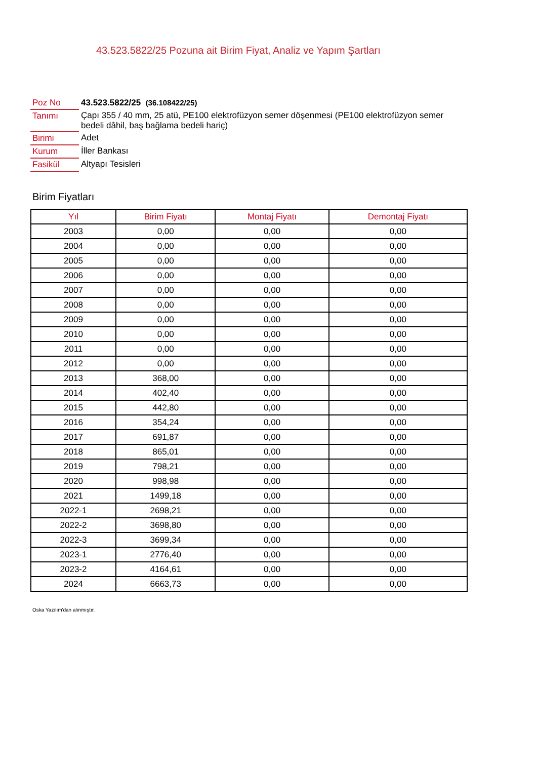43.523.5822/25 Pozuna ait Birim Fiyat, Analiz ve Yapım Şartları
| Poz No | 43.523.5822/25 (36.108422/25) |
| Tanımı | Çapı 355 / 40 mm, 25 atü, PE100 elektrofüzyon semer döşenmesi (PE100 elektrofüzyon semer bedeli dâhil, baş bağlama bedeli hariç) |
| Birimi | Adet |
| Kurum | İller Bankası |
| Fasikül | Altyapı Tesisleri |
Birim Fiyatları
| Yıl | Birim Fiyatı | Montaj Fiyatı | Demontaj Fiyatı |
| --- | --- | --- | --- |
| 2003 | 0,00 | 0,00 | 0,00 |
| 2004 | 0,00 | 0,00 | 0,00 |
| 2005 | 0,00 | 0,00 | 0,00 |
| 2006 | 0,00 | 0,00 | 0,00 |
| 2007 | 0,00 | 0,00 | 0,00 |
| 2008 | 0,00 | 0,00 | 0,00 |
| 2009 | 0,00 | 0,00 | 0,00 |
| 2010 | 0,00 | 0,00 | 0,00 |
| 2011 | 0,00 | 0,00 | 0,00 |
| 2012 | 0,00 | 0,00 | 0,00 |
| 2013 | 368,00 | 0,00 | 0,00 |
| 2014 | 402,40 | 0,00 | 0,00 |
| 2015 | 442,80 | 0,00 | 0,00 |
| 2016 | 354,24 | 0,00 | 0,00 |
| 2017 | 691,87 | 0,00 | 0,00 |
| 2018 | 865,01 | 0,00 | 0,00 |
| 2019 | 798,21 | 0,00 | 0,00 |
| 2020 | 998,98 | 0,00 | 0,00 |
| 2021 | 1499,18 | 0,00 | 0,00 |
| 2022-1 | 2698,21 | 0,00 | 0,00 |
| 2022-2 | 3698,80 | 0,00 | 0,00 |
| 2022-3 | 3699,34 | 0,00 | 0,00 |
| 2023-1 | 2776,40 | 0,00 | 0,00 |
| 2023-2 | 4164,61 | 0,00 | 0,00 |
| 2024 | 6663,73 | 0,00 | 0,00 |
Oska Yazılım'dan alınmıştır.